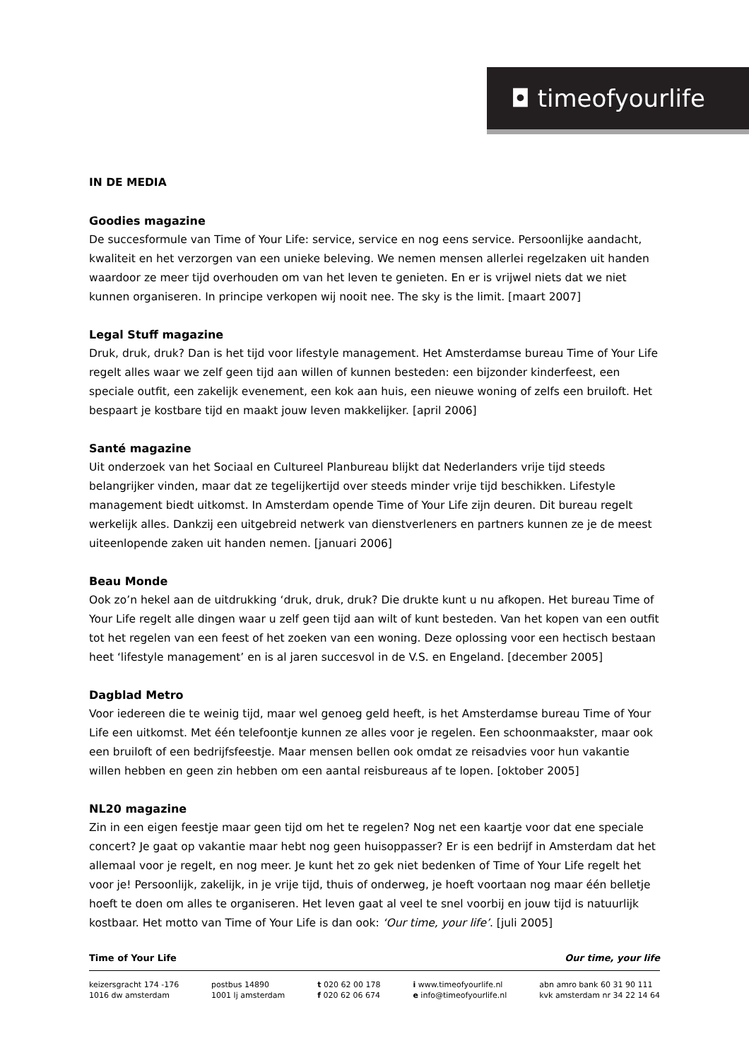◘ timeofyourlife
IN DE MEDIA
Goodies magazine
De succesformule van Time of Your Life: service, service en nog eens service. Persoonlijke aandacht, kwaliteit en het verzorgen van een unieke beleving. We nemen mensen allerlei regelzaken uit handen waardoor ze meer tijd overhouden om van het leven te genieten. En er is vrijwel niets dat we niet kunnen organiseren. In principe verkopen wij nooit nee. The sky is the limit. [maart 2007]
Legal Stuff magazine
Druk, druk, druk? Dan is het tijd voor lifestyle management. Het Amsterdamse bureau Time of Your Life regelt alles waar we zelf geen tijd aan willen of kunnen besteden: een bijzonder kinderfeest, een speciale outfit, een zakelijk evenement, een kok aan huis, een nieuwe woning of zelfs een bruiloft. Het bespaart je kostbare tijd en maakt jouw leven makkelijker. [april 2006]
Santé magazine
Uit onderzoek van het Sociaal en Cultureel Planbureau blijkt dat Nederlanders vrije tijd steeds belangrijker vinden, maar dat ze tegelijkertijd over steeds minder vrije tijd beschikken. Lifestyle management biedt uitkomst. In Amsterdam opende Time of Your Life zijn deuren. Dit bureau regelt werkelijk alles. Dankzij een uitgebreid netwerk van dienstverleners en partners kunnen ze je de meest uiteenlopende zaken uit handen nemen. [januari 2006]
Beau Monde
Ook zo’n hekel aan de uitdrukking ‘druk, druk, druk? Die drukte kunt u nu afkopen. Het bureau Time of Your Life regelt alle dingen waar u zelf geen tijd aan wilt of kunt besteden. Van het kopen van een outfit tot het regelen van een feest of het zoeken van een woning. Deze oplossing voor een hectisch bestaan heet ‘lifestyle management’ en is al jaren succesvol in de V.S. en Engeland. [december 2005]
Dagblad Metro
Voor iedereen die te weinig tijd, maar wel genoeg geld heeft, is het Amsterdamse bureau Time of Your Life een uitkomst. Met één telefoontje kunnen ze alles voor je regelen. Een schoonmaakster, maar ook een bruiloft of een bedrijfsfeestje. Maar mensen bellen ook omdat ze reisadvies voor hun vakantie willen hebben en geen zin hebben om een aantal reisbureaus af te lopen. [oktober 2005]
NL20 magazine
Zin in een eigen feestje maar geen tijd om het te regelen? Nog net een kaartje voor dat ene speciale concert? Je gaat op vakantie maar hebt nog geen huisoppasser? Er is een bedrijf in Amsterdam dat het allemaal voor je regelt, en nog meer. Je kunt het zo gek niet bedenken of Time of Your Life regelt het voor je! Persoonlijk, zakelijk, in je vrije tijd, thuis of onderweg, je hoeft voortaan nog maar één belletje hoeft te doen om alles te organiseren. Het leven gaat al veel te snel voorbij en jouw tijd is natuurlijk kostbaar. Het motto van Time of Your Life is dan ook: ‘Our time, your life’. [juli 2005]
Time of Your Life Our time, your life
keizersgracht 174 -176
1016 dw amsterdam
postbus 14890
1001 lj amsterdam
t 020 62 00 178
f 020 62 06 674
i www.timeofyourlife.nl
e info@timeofyourlife.nl
abn amro bank 60 31 90 111
kvk amsterdam nr 34 22 14 64